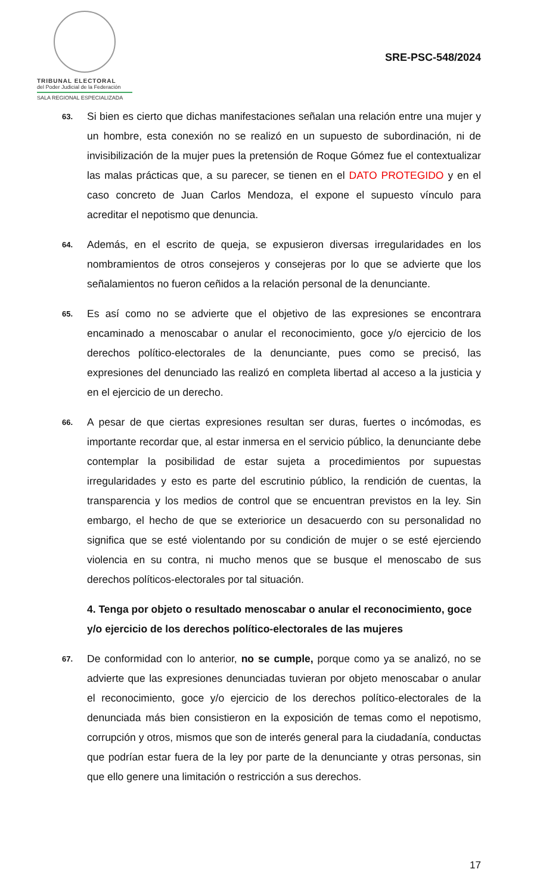TRIBUNAL ELECTORAL
del Poder Judicial de la Federación
SALA REGIONAL ESPECIALIZADA
SRE-PSC-548/2024
63.
Si bien es cierto que dichas manifestaciones señalan una relación entre una mujer y un hombre, esta conexión no se realizó en un supuesto de subordinación, ni de invisibilización de la mujer pues la pretensión de Roque Gómez fue el contextualizar las malas prácticas que, a su parecer, se tienen en el DATO PROTEGIDO y en el caso concreto de Juan Carlos Mendoza, el expone el supuesto vínculo para acreditar el nepotismo que denuncia.
64.
Además, en el escrito de queja, se expusieron diversas irregularidades en los nombramientos de otros consejeros y consejeras por lo que se advierte que los señalamientos no fueron ceñidos a la relación personal de la denunciante.
65.
Es así como no se advierte que el objetivo de las expresiones se encontrara encaminado a menoscabar o anular el reconocimiento, goce y/o ejercicio de los derechos político-electorales de la denunciante, pues como se precisó, las expresiones del denunciado las realizó en completa libertad al acceso a la justicia y en el ejercicio de un derecho.
66.
A pesar de que ciertas expresiones resultan ser duras, fuertes o incómodas, es importante recordar que, al estar inmersa en el servicio público, la denunciante debe contemplar la posibilidad de estar sujeta a procedimientos por supuestas irregularidades y esto es parte del escrutinio público, la rendición de cuentas, la transparencia y los medios de control que se encuentran previstos en la ley. Sin embargo, el hecho de que se exteriorice un desacuerdo con su personalidad no significa que se esté violentando por su condición de mujer o se esté ejerciendo violencia en su contra, ni mucho menos que se busque el menoscabo de sus derechos políticos-electorales por tal situación.
4. Tenga por objeto o resultado menoscabar o anular el reconocimiento, goce y/o ejercicio de los derechos político-electorales de las mujeres
67.
De conformidad con lo anterior, no se cumple, porque como ya se analizó, no se advierte que las expresiones denunciadas tuvieran por objeto menoscabar o anular el reconocimiento, goce y/o ejercicio de los derechos político-electorales de la denunciada más bien consistieron en la exposición de temas como el nepotismo, corrupción y otros, mismos que son de interés general para la ciudadanía, conductas que podrían estar fuera de la ley por parte de la denunciante y otras personas, sin que ello genere una limitación o restricción a sus derechos.
17